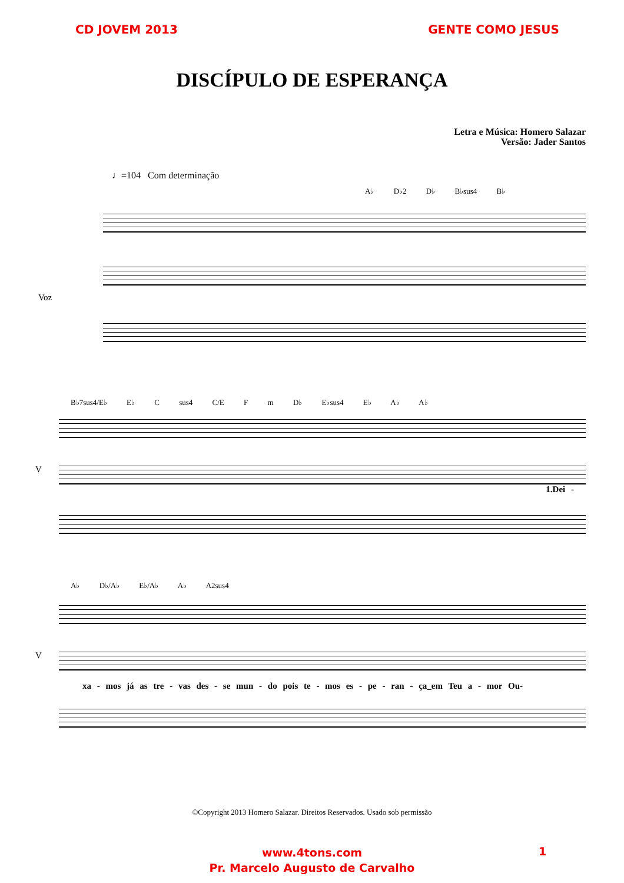CD JOVEM 2013 GENTE COMO JESUS
DISCÍPULO DE ESPERANÇA
Letra e Música: Homero Salazar
Versão: Jader Santos
♩=104 Com determinação
A♭ D♭2 D♭ B♭sus4 B♭
Voz
B♭7sus4/E♭ E♭ C sus4 C/E F m D♭ E♭sus4 E♭ A♭ A♭
V
1.Dei -
A♭ D♭/A♭ E♭/A♭ A♭ A2sus4
V
xa - mos já as tre - vas des - se mun - do pois te - mos es - pe - ran - ça_em Teu a - mor Ou-
©Copyright 2013 Homero Salazar. Direitos Reservados. Usado sob permissão
www.4tons.com
Pr. Marcelo Augusto de Carvalho
1